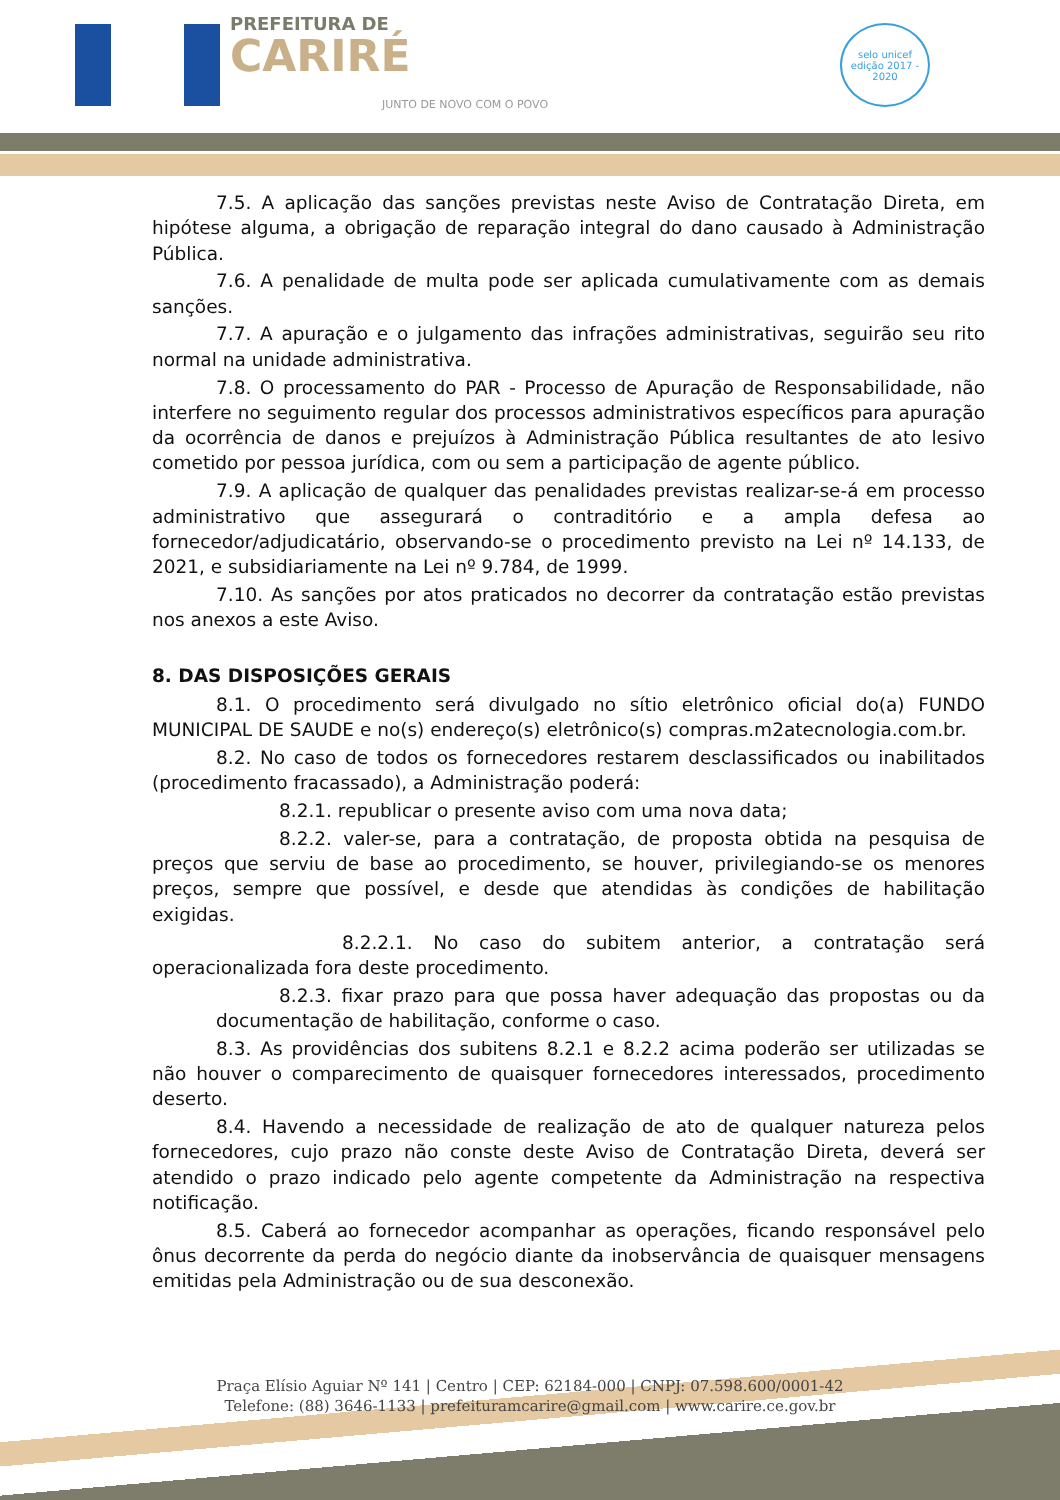PREFEITURA DE
CARIRÉ
JUNTO DE NOVO COM O POVO
selo unicef
edição 2017 - 2020
7.5. A aplicação das sanções previstas neste Aviso de Contratação Direta, em hipótese alguma, a obrigação de reparação integral do dano causado à Administração Pública.
7.6. A penalidade de multa pode ser aplicada cumulativamente com as demais sanções.
7.7. A apuração e o julgamento das infrações administrativas, seguirão seu rito normal na unidade administrativa.
7.8. O processamento do PAR - Processo de Apuração de Responsabilidade, não interfere no seguimento regular dos processos administrativos específicos para apuração da ocorrência de danos e prejuízos à Administração Pública resultantes de ato lesivo cometido por pessoa jurídica, com ou sem a participação de agente público.
7.9. A aplicação de qualquer das penalidades previstas realizar-se-á em processo administrativo que assegurará o contraditório e a ampla defesa ao fornecedor/adjudicatário, observando-se o procedimento previsto na Lei nº 14.133, de 2021, e subsidiariamente na Lei nº 9.784, de 1999.
7.10. As sanções por atos praticados no decorrer da contratação estão previstas nos anexos a este Aviso.
8. DAS DISPOSIÇÕES GERAIS
8.1. O procedimento será divulgado no sítio eletrônico oficial do(a) FUNDO MUNICIPAL DE SAUDE e no(s) endereço(s) eletrônico(s) compras.m2atecnologia.com.br.
8.2. No caso de todos os fornecedores restarem desclassificados ou inabilitados (procedimento fracassado), a Administração poderá:
8.2.1. republicar o presente aviso com uma nova data;
8.2.2. valer-se, para a contratação, de proposta obtida na pesquisa de preços que serviu de base ao procedimento, se houver, privilegiando-se os menores preços, sempre que possível, e desde que atendidas às condições de habilitação exigidas.
8.2.2.1. No caso do subitem anterior, a contratação será operacionalizada fora deste procedimento.
8.2.3. fixar prazo para que possa haver adequação das propostas ou da documentação de habilitação, conforme o caso.
8.3. As providências dos subitens 8.2.1 e 8.2.2 acima poderão ser utilizadas se não houver o comparecimento de quaisquer fornecedores interessados, procedimento deserto.
8.4. Havendo a necessidade de realização de ato de qualquer natureza pelos fornecedores, cujo prazo não conste deste Aviso de Contratação Direta, deverá ser atendido o prazo indicado pelo agente competente da Administração na respectiva notificação.
8.5. Caberá ao fornecedor acompanhar as operações, ficando responsável pelo ônus decorrente da perda do negócio diante da inobservância de quaisquer mensagens emitidas pela Administração ou de sua desconexão.
Praça Elísio Aguiar Nº 141 | Centro | CEP: 62184-000 | CNPJ: 07.598.600/0001-42
Telefone: (88) 3646-1133 | prefeituramcarire@gmail.com | www.carire.ce.gov.br